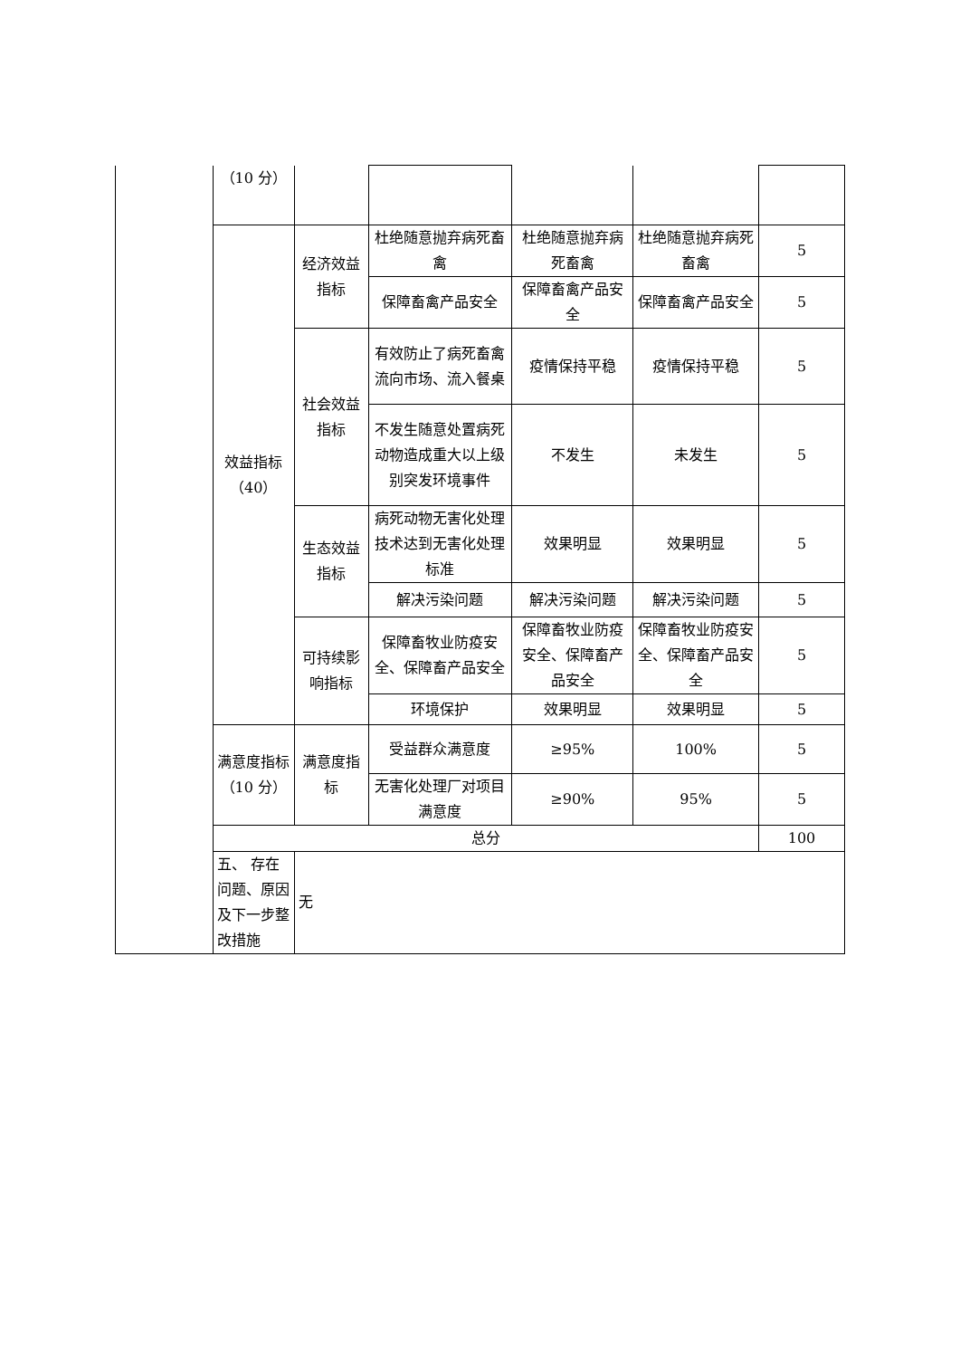| | （10 分） | | | | | |
| | 效益指标（40） | 经济效益指标 | 杜绝随意抛弃病死畜禽 | 杜绝随意抛弃病死畜禽 | 杜绝随意抛弃病死畜禽 | 5 |
| | | | 保障畜禽产品安全 | 保障畜禽产品安全 | 保障畜禽产品安全 | 5 |
| | | 社会效益指标 | 有效防止了病死畜禽流向市场、流入餐桌 | 疫情保持平稳 | 疫情保持平稳 | 5 |
| | | | 不发生随意处置病死动物造成重大以上级别突发环境事件 | 不发生 | 未发生 | 5 |
| | | 生态效益指标 | 病死动物无害化处理技术达到无害化处理标准 | 效果明显 | 效果明显 | 5 |
| | | | 解决污染问题 | 解决污染问题 | 解决污染问题 | 5 |
| | | 可持续影响指标 | 保障畜牧业防疫安全、保障畜产品安全 | 保障畜牧业防疫安全、保障畜产品安全 | 保障畜牧业防疫安全、保障畜产品安全 | 5 |
| | | | 环境保护 | 效果明显 | 效果明显 | 5 |
| | 满意度指标（10 分） | 满意度指标 | 受益群众满意度 | ≥95% | 100% | 5 |
| | | | 无害化处理厂对项目满意度 | ≥90% | 95% | 5 |
| | 总分 | | | | | 100 |
| | 五、 存在问题、原因及下一步整改措施 | 无 | | | | |